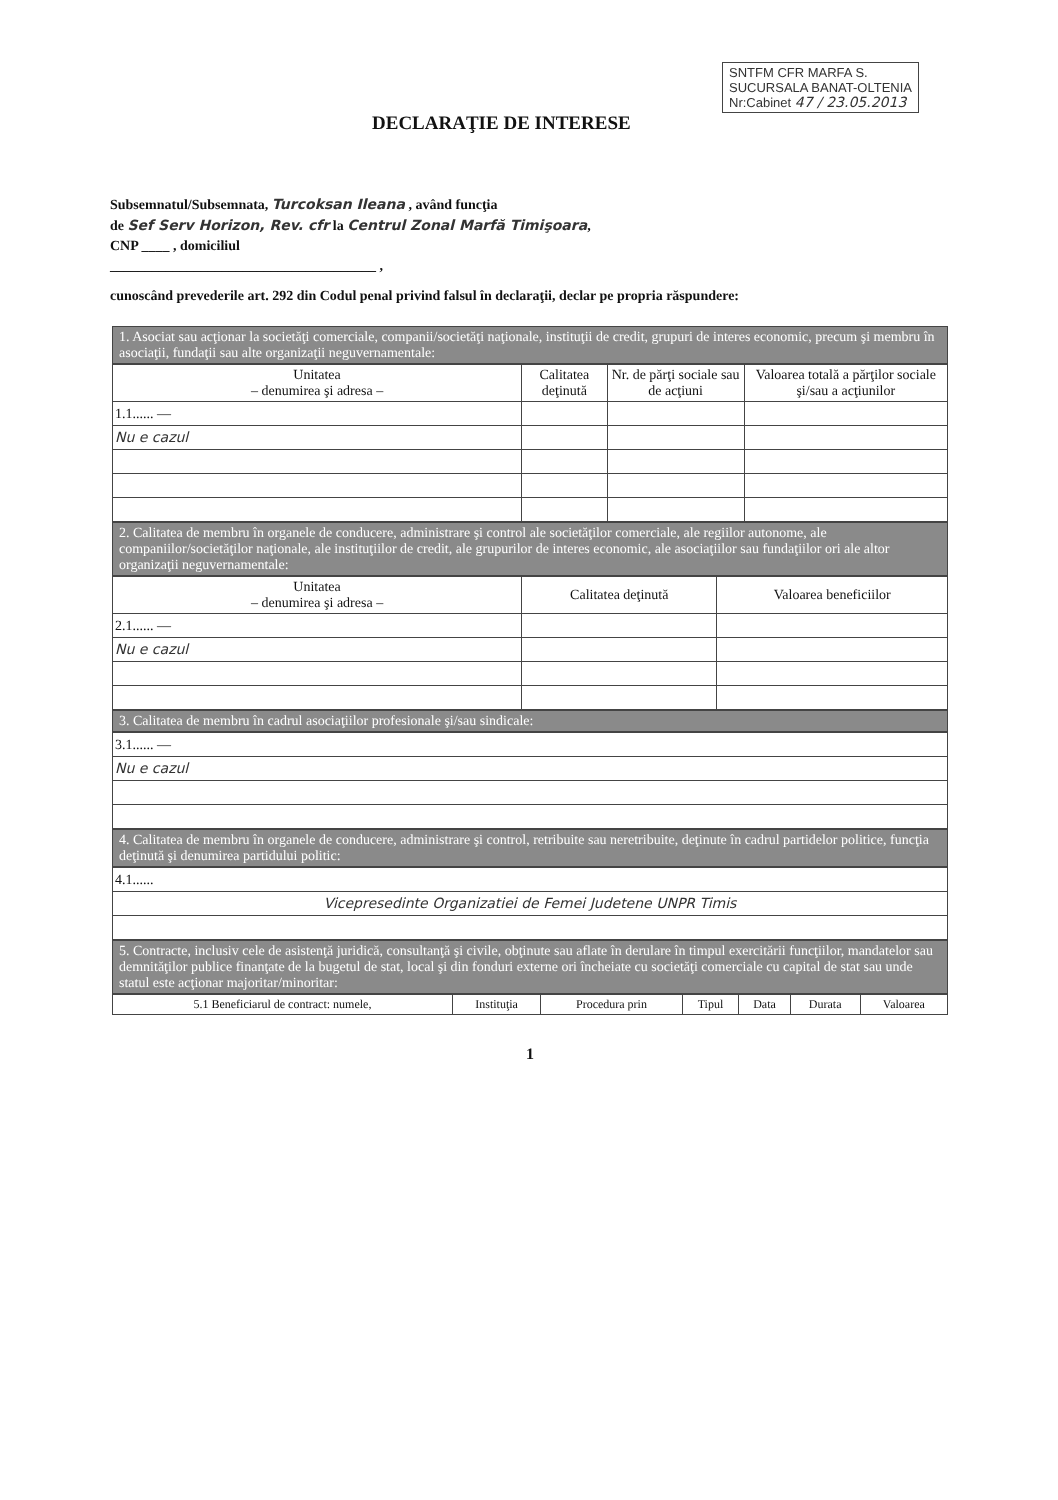SNTFM CFR MARFA S.
SUCURSALA BANAT-OLTENIA
Nr:Cabinet 47 / 23.05.2013
DECLARAŢIE DE INTERESE
Subsemnatul/Subsemnata, Turcoksan Ileana , având funcţia
de Sef Serv Horizon, Rev. cfr la Centrul Zonal Marfă Timişoara,
CNP ____ , domiciliul
______________________________________ ,
cunoscând prevederile art. 292 din Codul penal privind falsul în declaraţii, declar pe propria răspundere:
1. Asociat sau acţionar la societăţi comerciale, companii/societăţi naţionale, instituţii de credit, grupuri de interes economic, precum şi membru în asociaţii, fundaţii sau alte organizaţii neguvernamentale:
| Unitatea – denumirea şi adresa – | Calitatea deţinută | Nr. de părţi sociale sau de acţiuni | Valoarea totală a părţilor sociale şi/sau a acţiunilor |
| --- | --- | --- | --- |
| 1.1...... — | | | |
| Nu e cazul | | | |
2. Calitatea de membru în organele de conducere, administrare şi control ale societăţilor comerciale, ale regiilor autonome, ale companiilor/societăţilor naţionale, ale instituţiilor de credit, ale grupurilor de interes economic, ale asociaţiilor sau fundaţiilor ori ale altor organizaţii neguvernamentale:
| Unitatea – denumirea şi adresa – | Calitatea deţinută | Valoarea beneficiilor |
| --- | --- | --- |
| 2.1...... — | | |
| Nu e cazul | | |
3. Calitatea de membru în cadrul asociaţiilor profesionale şi/sau sindicale:
| 3.1...... — |
| Nu e cazul |
4. Calitatea de membru în organele de conducere, administrare şi control, retribuite sau neretribuite, deţinute în cadrul partidelor politice, funcţia deţinută şi denumirea partidului politic:
| 4.1...... |
| Vicepresedinte Organizatiei de Femei Judetene UNPR Timis |
5. Contracte, inclusiv cele de asistenţă juridică, consultanţă şi civile, obţinute sau aflate în derulare în timpul exercitării funcţiilor, mandatelor sau demnităţilor publice finanţate de la bugetul de stat, local şi din fonduri externe ori încheiate cu societăţi comerciale cu capital de stat sau unde statul este acţionar majoritar/minoritar:
| 5.1 Beneficiarul de contract: numele, | Instituţia | Procedura prin | Tipul | Data | Durata | Valoarea |
| --- | --- | --- | --- | --- | --- | --- |
1